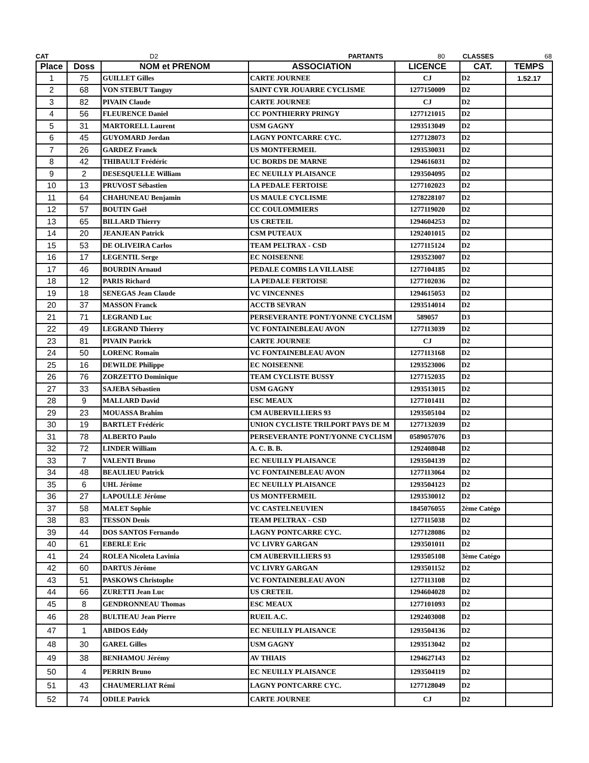CAT D2 PARTANTS 80 CLASSES 68
| Place | Doss | NOM et PRENOM | ASSOCIATION | LICENCE | CAT. | TEMPS |
| --- | --- | --- | --- | --- | --- | --- |
| 1 | 75 | GUILLET Gilles | CARTE JOURNEE | CJ | D2 | 1.52.17 |
| 2 | 68 | VON STEBUT Tanguy | SAINT CYR JOUARRE CYCLISME | 1277150009 | D2 | |
| 3 | 82 | PIVAIN Claude | CARTE JOURNEE | CJ | D2 | |
| 4 | 56 | FLEURENCE Daniel | CC PONTHIERRY PRINGY | 1277121015 | D2 | |
| 5 | 31 | MARTORELL Laurent | USM GAGNY | 1293513049 | D2 | |
| 6 | 45 | GUYOMARD Jordan | LAGNY PONTCARRE CYC. | 1277128073 | D2 | |
| 7 | 26 | GARDEZ Franck | US MONTFERMEIL | 1293530031 | D2 | |
| 8 | 42 | THIBAULT Frédéric | UC BORDS DE MARNE | 1294616031 | D2 | |
| 9 | 2 | DESESQUELLE William | EC NEUILLY PLAISANCE | 1293504095 | D2 | |
| 10 | 13 | PRUVOST Sébastien | LA PEDALE FERTOISE | 1277102023 | D2 | |
| 11 | 64 | CHAHUNEAU Benjamin | US MAULE CYCLISME | 1278228107 | D2 | |
| 12 | 57 | BOUTIN Gaël | CC COULOMMIERS | 1277119020 | D2 | |
| 13 | 65 | BILLARD Thierry | US CRETEIL | 1294604253 | D2 | |
| 14 | 20 | JEANJEAN Patrick | CSM PUTEAUX | 1292401015 | D2 | |
| 15 | 53 | DE OLIVEIRA Carlos | TEAM PELTRAX - CSD | 1277115124 | D2 | |
| 16 | 17 | LEGENTIL Serge | EC NOISEENNE | 1293523007 | D2 | |
| 17 | 46 | BOURDIN Arnaud | PEDALE COMBS LA VILLAISE | 1277104185 | D2 | |
| 18 | 12 | PARIS Richard | LA PEDALE FERTOISE | 1277102036 | D2 | |
| 19 | 18 | SENEGAS Jean Claude | VC VINCENNES | 1294615053 | D2 | |
| 20 | 37 | MASSON Franck | ACCTB SEVRAN | 1293514014 | D2 | |
| 21 | 71 | LEGRAND Luc | PERSEVERANTE PONT/YONNE CYCLISM | 589057 | D3 | |
| 22 | 49 | LEGRAND Thierry | VC FONTAINEBLEAU AVON | 1277113039 | D2 | |
| 23 | 81 | PIVAIN Patrick | CARTE JOURNEE | CJ | D2 | |
| 24 | 50 | LORENC Romain | VC FONTAINEBLEAU AVON | 1277113168 | D2 | |
| 25 | 16 | DEWILDE Philippe | EC NOISEENNE | 1293523006 | D2 | |
| 26 | 76 | ZORZETTO Dominique | TEAM CYCLISTE BUSSY | 1277152035 | D2 | |
| 27 | 33 | SAJEBA Sébastien | USM GAGNY | 1293513015 | D2 | |
| 28 | 9 | MALLARD David | ESC MEAUX | 1277101411 | D2 | |
| 29 | 23 | MOUASSA Brahim | CM AUBERVILLIERS 93 | 1293505104 | D2 | |
| 30 | 19 | BARTLET Frédéric | UNION CYCLISTE TRILPORT PAYS DE M | 1277132039 | D2 | |
| 31 | 78 | ALBERTO Paulo | PERSEVERANTE PONT/YONNE CYCLISM | 0589057076 | D3 | |
| 32 | 72 | LINDER William | A. C. B. B. | 1292408048 | D2 | |
| 33 | 7 | VALENTI Bruno | EC NEUILLY PLAISANCE | 1293504139 | D2 | |
| 34 | 48 | BEAULIEU Patrick | VC FONTAINEBLEAU AVON | 1277113064 | D2 | |
| 35 | 6 | UHL Jérôme | EC NEUILLY PLAISANCE | 1293504123 | D2 | |
| 36 | 27 | LAPOULLE Jérôme | US MONTFERMEIL | 1293530012 | D2 | |
| 37 | 58 | MALET Sophie | VC CASTELNEUVIEN | 1845076055 | 2ème Catégo | |
| 38 | 83 | TESSON Denis | TEAM PELTRAX - CSD | 1277115038 | D2 | |
| 39 | 44 | DOS SANTOS Fernando | LAGNY PONTCARRE CYC. | 1277128086 | D2 | |
| 40 | 61 | EBERLE Eric | VC LIVRY GARGAN | 1293501011 | D2 | |
| 41 | 24 | ROLEA Nicoleta Lavinia | CM AUBERVILLIERS 93 | 1293505108 | 3ème Catégo | |
| 42 | 60 | DARTUS Jérôme | VC LIVRY GARGAN | 1293501152 | D2 | |
| 43 | 51 | PASKOWS Christophe | VC FONTAINEBLEAU AVON | 1277113108 | D2 | |
| 44 | 66 | ZURETTI Jean Luc | US CRETEIL | 1294604028 | D2 | |
| 45 | 8 | GENDRONNEAU Thomas | ESC MEAUX | 1277101093 | D2 | |
| 46 | 28 | BULTIEAU Jean Pierre | RUEIL A.C. | 1292403008 | D2 | |
| 47 | 1 | ABIDOS Eddy | EC NEUILLY PLAISANCE | 1293504136 | D2 | |
| 48 | 30 | GAREL Gilles | USM GAGNY | 1293513042 | D2 | |
| 49 | 38 | BENHAMOU Jérémy | AV THIAIS | 1294627143 | D2 | |
| 50 | 4 | PERRIN Bruno | EC NEUILLY PLAISANCE | 1293504119 | D2 | |
| 51 | 43 | CHAUMERLIAT Rémi | LAGNY PONTCARRE CYC. | 1277128049 | D2 | |
| 52 | 74 | ODILE Patrick | CARTE JOURNEE | CJ | D2 | |